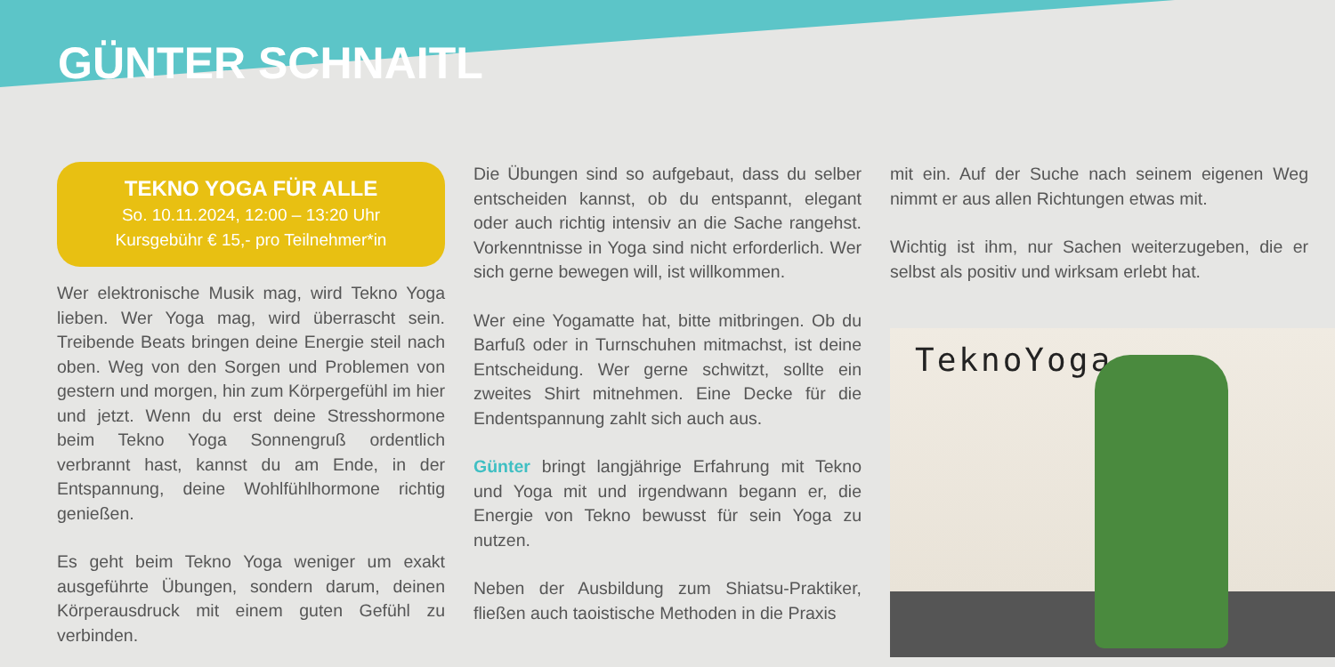GÜNTER SCHNAITL
TEKNO YOGA FÜR ALLE
So. 10.11.2024, 12:00 – 13:20 Uhr
Kursgebühr € 15,- pro Teilnehmer*in
Wer elektronische Musik mag, wird Tekno Yoga lieben. Wer Yoga mag, wird überrascht sein. Treibende Beats bringen deine Energie steil nach oben. Weg von den Sorgen und Problemen von gestern und morgen, hin zum Körpergefühl im hier und jetzt. Wenn du erst deine Stresshormone beim Tekno Yoga Sonnengruß ordentlich verbrannt hast, kannst du am Ende, in der Entspannung, deine Wohlfühlhormone richtig genießen.
Es geht beim Tekno Yoga weniger um exakt ausgeführte Übungen, sondern darum, deinen Körperausdruck mit einem guten Gefühl zu verbinden.
Die Übungen sind so aufgebaut, dass du selber entscheiden kannst, ob du entspannt, elegant oder auch richtig intensiv an die Sache rangehst. Vorkenntnisse in Yoga sind nicht erforderlich. Wer sich gerne bewegen will, ist willkommen.
Wer eine Yogamatte hat, bitte mitbringen. Ob du Barfuß oder in Turnschuhen mitmachst, ist deine Entscheidung. Wer gerne schwitzt, sollte ein zweites Shirt mitnehmen. Eine Decke für die Endentspannung zahlt sich auch aus.
Günter bringt langjährige Erfahrung mit Tekno und Yoga mit und irgendwann begann er, die Energie von Tekno bewusst für sein Yoga zu nutzen.
Neben der Ausbildung zum Shiatsu-Praktiker, fließen auch taoistische Methoden in die Praxis
mit ein. Auf der Suche nach seinem eigenen Weg nimmt er aus allen Richtungen etwas mit.
Wichtig ist ihm, nur Sachen weiterzugeben, die er selbst als positiv und wirksam erlebt hat.
TeknoYoga